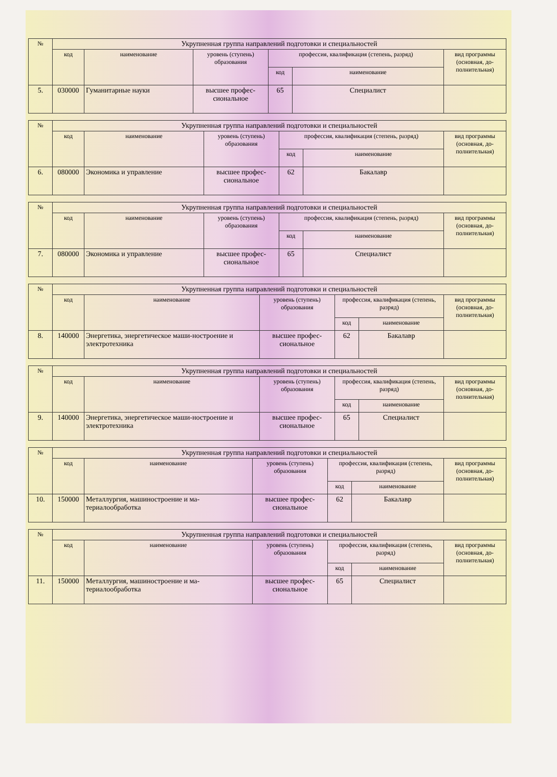| № | Укрупненная группа направлений подготовки и специальностей | | | | | |
| --- | --- | --- | --- | --- | --- | --- |
| | код | наименование | уровень (ступень) образования | профессия, квалификация (степень, разряд) | | вид программы (основная, до-полнительная) |
| | | | | код | наименование | |
| 5. | 030000 | Гуманитарные науки | высшее профес-сиональное | 65 | Специалист | |
| № | Укрупненная группа направлений подготовки и специальностей | | | | | |
| --- | --- | --- | --- | --- | --- | --- |
| | код | наименование | уровень (ступень) образования | профессия, квалификация (степень, разряд) | | вид программы (основная, до-полнительная) |
| | | | | код | наименование | |
| 6. | 080000 | Экономика и управление | высшее профес-сиональное | 62 | Бакалавр | |
| № | Укрупненная группа направлений подготовки и специальностей | | | | | |
| --- | --- | --- | --- | --- | --- | --- |
| | код | наименование | уровень (ступень) образования | профессия, квалификация (степень, разряд) | | вид программы (основная, до-полнительная) |
| | | | | код | наименование | |
| 7. | 080000 | Экономика и управление | высшее профес-сиональное | 65 | Специалист | |
| № | Укрупненная группа направлений подготовки и специальностей | | | | | |
| --- | --- | --- | --- | --- | --- | --- |
| | код | наименование | уровень (ступень) образования | профессия, квалификация (степень, разряд) | | вид программы (основная, до-полнительная) |
| | | | | код | наименование | |
| 8. | 140000 | Энергетика, энергетическое маши-ностроение и электротехника | высшее профес-сиональное | 62 | Бакалавр | |
| № | Укрупненная группа направлений подготовки и специальностей | | | | | |
| --- | --- | --- | --- | --- | --- | --- |
| | код | наименование | уровень (ступень) образования | профессия, квалификация (степень, разряд) | | вид программы (основная, до-полнительная) |
| | | | | код | наименование | |
| 9. | 140000 | Энергетика, энергетическое маши-ностроение и электротехника | высшее профес-сиональное | 65 | Специалист | |
| № | Укрупненная группа направлений подготовки и специальностей | | | | | |
| --- | --- | --- | --- | --- | --- | --- |
| | код | наименование | уровень (ступень) образования | профессия, квалификация (степень, разряд) | | вид программы (основная, до-полнительная) |
| | | | | код | наименование | |
| 10. | 150000 | Металлургия, машиностроение и ма-териалообработка | высшее профес-сиональное | 62 | Бакалавр | |
| № | Укрупненная группа направлений подготовки и специальностей | | | | | |
| --- | --- | --- | --- | --- | --- | --- |
| | код | наименование | уровень (ступень) образования | профессия, квалификация (степень, разряд) | | вид программы (основная, до-полнительная) |
| | | | | код | наименование | |
| 11. | 150000 | Металлургия, машиностроение и ма-териалообработка | высшее профес-сиональное | 65 | Специалист | |